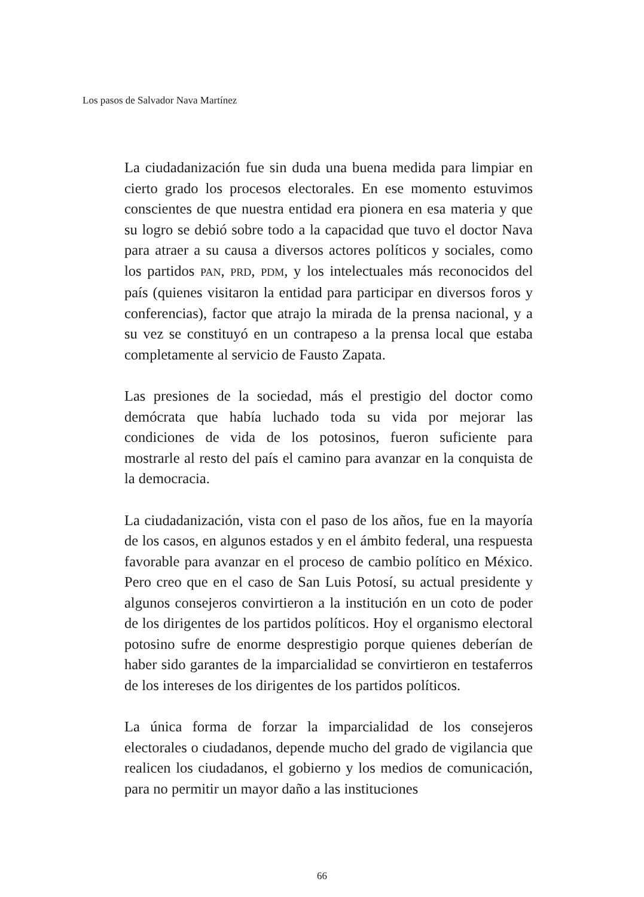Los pasos de Salvador Nava Martínez
La ciudadanización fue sin duda una buena medida para limpiar en cierto grado los procesos electorales. En ese momento estuvimos conscientes de que nuestra entidad era pionera en esa materia y que su logro se debió sobre todo a la capacidad que tuvo el doctor Nava para atraer a su causa a diversos actores políticos y sociales, como los partidos PAN, PRD, PDM, y los intelectuales más reconocidos del país (quienes visitaron la entidad para participar en diversos foros y conferencias), factor que atrajo la mirada de la prensa nacional, y a su vez se constituyó en un contrapeso a la prensa local que estaba completamente al servicio de Fausto Zapata.
Las presiones de la sociedad, más el prestigio del doctor como demócrata que había luchado toda su vida por mejorar las condiciones de vida de los potosinos, fueron suficiente para mostrarle al resto del país el camino para avanzar en la conquista de la democracia.
La ciudadanización, vista con el paso de los años, fue en la mayoría de los casos, en algunos estados y en el ámbito federal, una respuesta favorable para avanzar en el proceso de cambio político en México. Pero creo que en el caso de San Luis Potosí, su actual presidente y algunos consejeros convirtieron a la institución en un coto de poder de los dirigentes de los partidos políticos. Hoy el organismo electoral potosino sufre de enorme desprestigio porque quienes deberían de haber sido garantes de la imparcialidad se convirtieron en testaferros de los intereses de los dirigentes de los partidos políticos.
La única forma de forzar la imparcialidad de los consejeros electorales o ciudadanos, depende mucho del grado de vigilancia que realicen los ciudadanos, el gobierno y los medios de comunicación, para no permitir un mayor daño a las instituciones
66